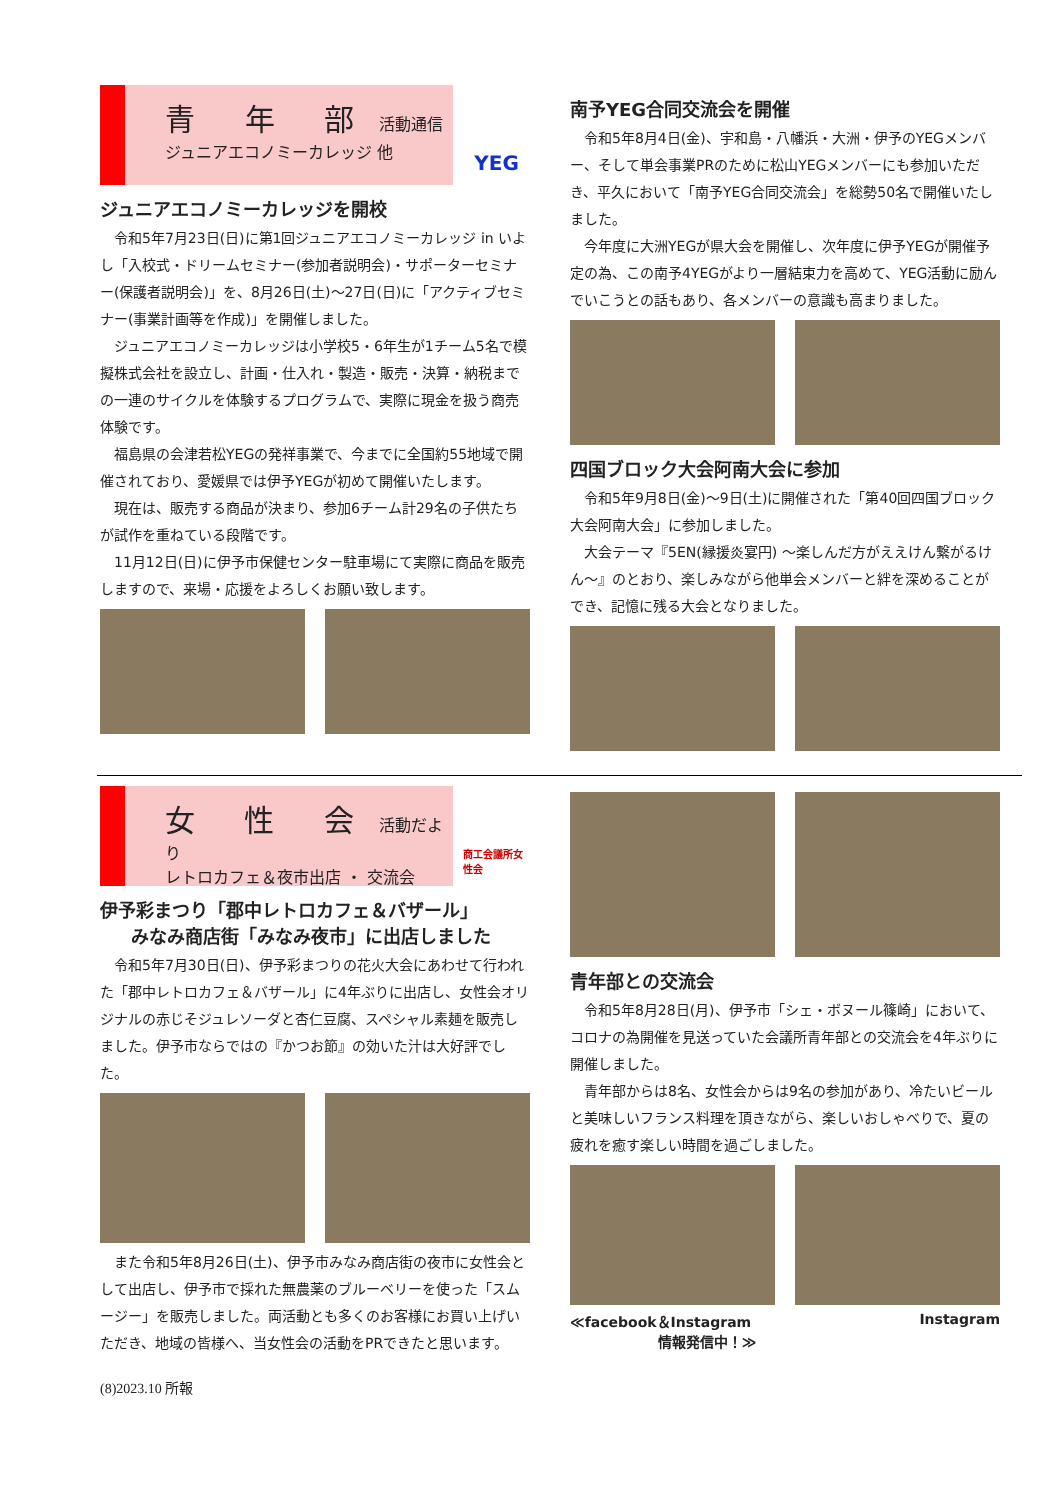青 年 部 活動通信
ジュニアエコノミーカレッジ 他
YEG
ジュニアエコノミーカレッジを開校
令和5年7月23日(日)に第1回ジュニアエコノミーカレッジ in いよし「入校式・ドリームセミナー(参加者説明会)・サポーターセミナー(保護者説明会)」を、8月26日(土)～27日(日)に「アクティブセミナー(事業計画等を作成)」を開催しました。
ジュニアエコノミーカレッジは小学校5・6年生が1チーム5名で模擬株式会社を設立し、計画・仕入れ・製造・販売・決算・納税までの一連のサイクルを体験するプログラムで、実際に現金を扱う商売体験です。
福島県の会津若松YEGの発祥事業で、今までに全国約55地域で開催されており、愛媛県では伊予YEGが初めて開催いたします。
現在は、販売する商品が決まり、参加6チーム計29名の子供たちが試作を重ねている段階です。
11月12日(日)に伊予市保健センター駐車場にて実際に商品を販売しますので、来場・応援をよろしくお願い致します。
南予YEG合同交流会を開催
令和5年8月4日(金)、宇和島・八幡浜・大洲・伊予のYEGメンバー、そして単会事業PRのために松山YEGメンバーにも参加いただき、平久において「南予YEG合同交流会」を総勢50名で開催いたしました。
今年度に大洲YEGが県大会を開催し、次年度に伊予YEGが開催予定の為、この南予4YEGがより一層結束力を高めて、YEG活動に励んでいこうとの話もあり、各メンバーの意識も高まりました。
四国ブロック大会阿南大会に参加
令和5年9月8日(金)～9日(土)に開催された「第40回四国ブロック大会阿南大会」に参加しました。
大会テーマ『5EN(縁援炎宴円) ～楽しんだ方がええけん繋がるけん～』のとおり、楽しみながら他単会メンバーと絆を深めることができ、記憶に残る大会となりました。
女 性 会 活動だより
レトロカフェ＆夜市出店 ・ 交流会
商工会議所女性会
伊予彩まつり「郡中レトロカフェ＆バザール」
みなみ商店街「みなみ夜市」に出店しました
令和5年7月30日(日)、伊予彩まつりの花火大会にあわせて行われた「郡中レトロカフェ＆バザール」に4年ぶりに出店し、女性会オリジナルの赤じそジュレソーダと杏仁豆腐、スペシャル素麺を販売しました。伊予市ならではの『かつお節』の効いた汁は大好評でした。
また令和5年8月26日(土)、伊予市みなみ商店街の夜市に女性会として出店し、伊予市で採れた無農薬のブルーベリーを使った「スムージー」を販売しました。両活動とも多くのお客様にお買い上げいただき、地域の皆様へ、当女性会の活動をPRできたと思います。
(8)2023.10 所報
青年部との交流会
令和5年8月28日(月)、伊予市「シェ・ボヌール篠崎」において、コロナの為開催を見送っていた会議所青年部との交流会を4年ぶりに開催しました。
青年部からは8名、女性会からは9名の参加があり、冷たいビールと美味しいフランス料理を頂きながら、楽しいおしゃべりで、夏の疲れを癒す楽しい時間を過ごしました。
≪facebook＆Instagram
情報発信中！≫
Instagram